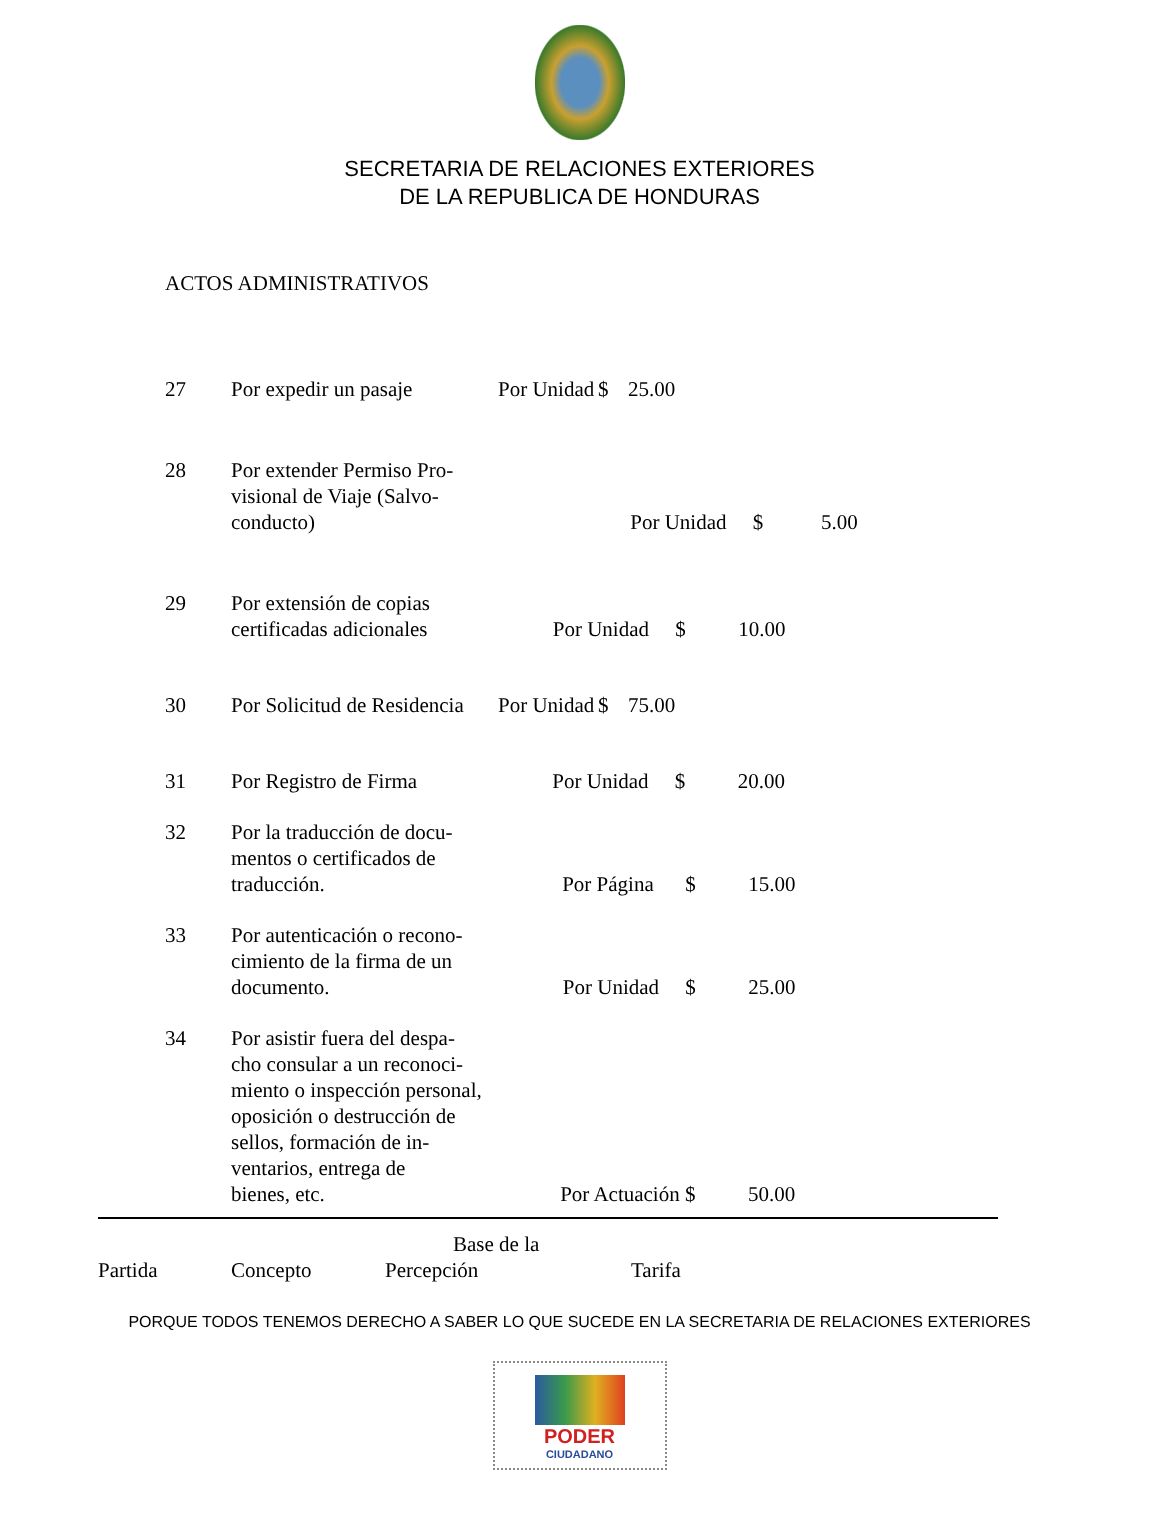SECRETARIA DE RELACIONES EXTERIORES
DE LA REPUBLICA DE HONDURAS
ACTOS ADMINISTRATIVOS
| 27 | Por expedir un pasaje | Por Unidad | $ | 25.00 |
| 28 | Por extender Permiso Pro- visional de Viaje (Salvo- conducto) Por Unidad $ 5.00 | | | |
| 29 | Por extensión de copias certificadas adicionales Por Unidad $ 10.00 | | | |
| 30 | Por Solicitud de Residencia | Por Unidad | $ | 75.00 |
| 31 | Por Registro de Firma Por Unidad $ 20.00 | | | |
| 32 | Por la traducción de docu- mentos o certificados de traducción. Por Página $ 15.00 | | | |
| 33 | Por autenticación o recono- cimiento de la firma de un documento. Por Unidad $ 25.00 | | | |
| 34 | Por asistir fuera del despa- cho consular a un reconoci- miento o inspección personal, oposición o destrucción de sellos, formación de in- ventarios, entrega de bienes, etc. Por Actuación $ 50.00 | | | |
| Partida | Concepto | Base de la Percepción | Tarifa |
PORQUE TODOS TENEMOS DERECHO A SABER LO QUE SUCEDE EN LA SECRETARIA DE RELACIONES EXTERIORES
PODER
CIUDADANO